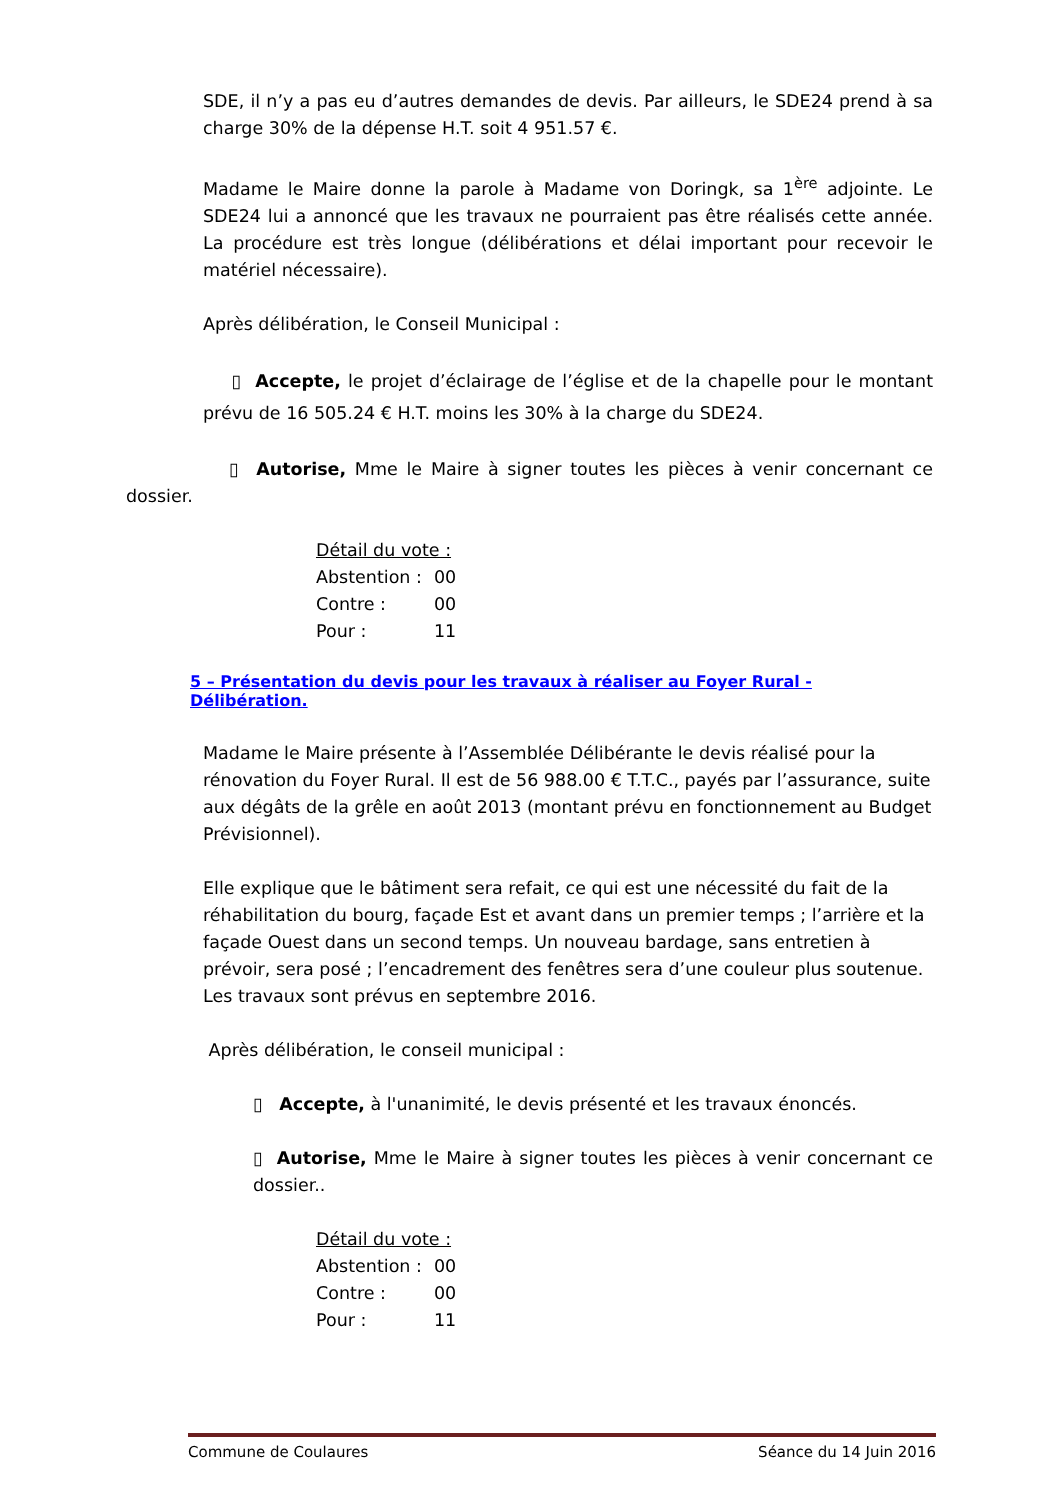SDE, il n’y a pas eu d’autres demandes de devis. Par ailleurs, le SDE24 prend à sa charge 30% de la dépense H.T. soit 4 951.57 €.
Madame le Maire donne la parole à Madame von Doringk, sa 1<sup>ère</sup> adjointe. Le SDE24 lui a annoncé que les travaux ne pourraient pas être réalisés cette année. La procédure est très longue (délibérations et délai important pour recevoir le matériel nécessaire).
Après délibération, le Conseil Municipal :
▯ Accepte, le projet d’éclairage de l’église et de la chapelle pour le montant prévu de 16 505.24 € H.T. moins les 30% à la charge du SDE24.
▯ Autorise, Mme le Maire à signer toutes les pièces à venir concernant ce dossier.
Détail du vote :
| Abstention : | 00 |
| Contre : | 00 |
| Pour : | 11 |
5 – Présentation du devis pour les travaux à réaliser au Foyer Rural - Délibération.
Madame le Maire présente à l’Assemblée Délibérante le devis réalisé pour la rénovation du Foyer Rural. Il est de 56 988.00 € T.T.C., payés par l’assurance, suite aux dégâts de la grêle en août 2013 (montant prévu en fonctionnement au Budget Prévisionnel).
Elle explique que le bâtiment sera refait, ce qui est une nécessité du fait de la réhabilitation du bourg, façade Est et avant dans un premier temps ; l’arrière et la façade Ouest dans un second temps. Un nouveau bardage, sans entretien à prévoir, sera posé ; l’encadrement des fenêtres sera d’une couleur plus soutenue. Les travaux sont prévus en septembre 2016.
Après délibération, le conseil municipal :
▯ Accepte, à l'unanimité, le devis présenté et les travaux énoncés.
▯ Autorise, Mme le Maire à signer toutes les pièces à venir concernant ce dossier..
Détail du vote :
| Abstention : | 00 |
| Contre : | 00 |
| Pour : | 11 |
Commune de Coulaures Séance du 14 Juin 2016